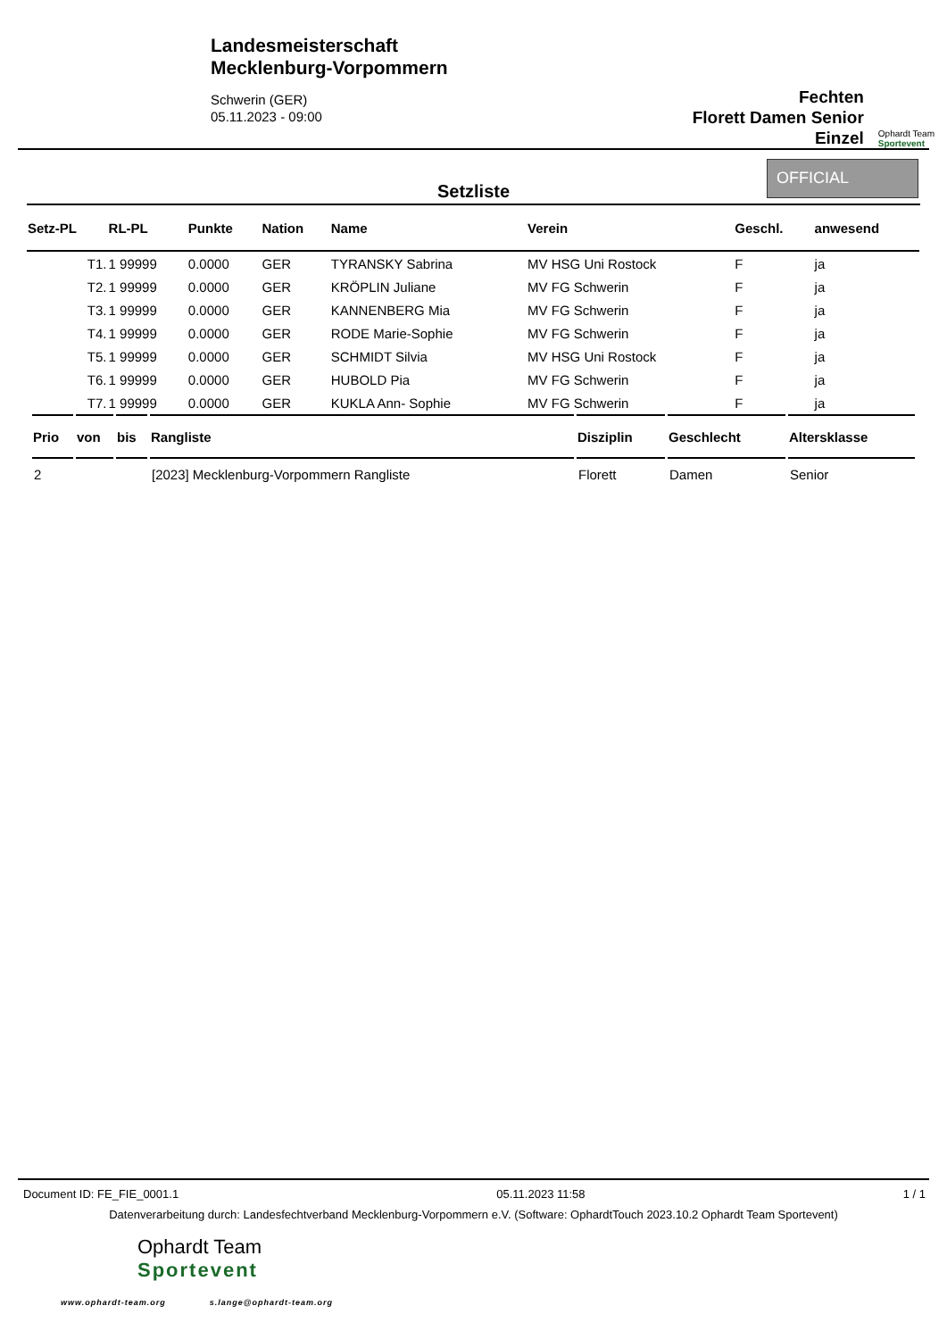Landesmeisterschaft
Mecklenburg-Vorpommern
Schwerin (GER)
05.11.2023 - 09:00
Fechten
Florett Damen Senior
Einzel
Ophardt Team
Sportevent
Setzliste
OFFICIAL
| Setz-PL | RL-PL | Punkte | Nation | Name | Verein | Geschl. | anwesend |
| --- | --- | --- | --- | --- | --- | --- | --- |
| T1. | 1 99999 | 0.0000 | GER | TYRANSKY Sabrina | MV HSG Uni Rostock | F | ja |
| T2. | 1 99999 | 0.0000 | GER | KRÖPLIN Juliane | MV FG Schwerin | F | ja |
| T3. | 1 99999 | 0.0000 | GER | KANNENBERG Mia | MV FG Schwerin | F | ja |
| T4. | 1 99999 | 0.0000 | GER | RODE Marie-Sophie | MV FG Schwerin | F | ja |
| T5. | 1 99999 | 0.0000 | GER | SCHMIDT Silvia | MV HSG Uni Rostock | F | ja |
| T6. | 1 99999 | 0.0000 | GER | HUBOLD Pia | MV FG Schwerin | F | ja |
| T7. | 1 99999 | 0.0000 | GER | KUKLA Ann- Sophie | MV FG Schwerin | F | ja |
| Prio | von | bis | Rangliste | Disziplin | Geschlecht | Altersklasse |
| --- | --- | --- | --- | --- | --- | --- |
| 2 | | | [2023] Mecklenburg-Vorpommern Rangliste | Florett | Damen | Senior |
Document ID: FE_FIE_0001.1 05.11.2023 11:58 1 / 1
Datenverarbeitung durch: Landesfechtverband Mecklenburg-Vorpommern e.V. (Software: OphardtTouch 2023.10.2 Ophardt Team Sportevent)
Ophardt Team
Sportevent
www.ophardt-team.org s.lange@ophardt-team.org